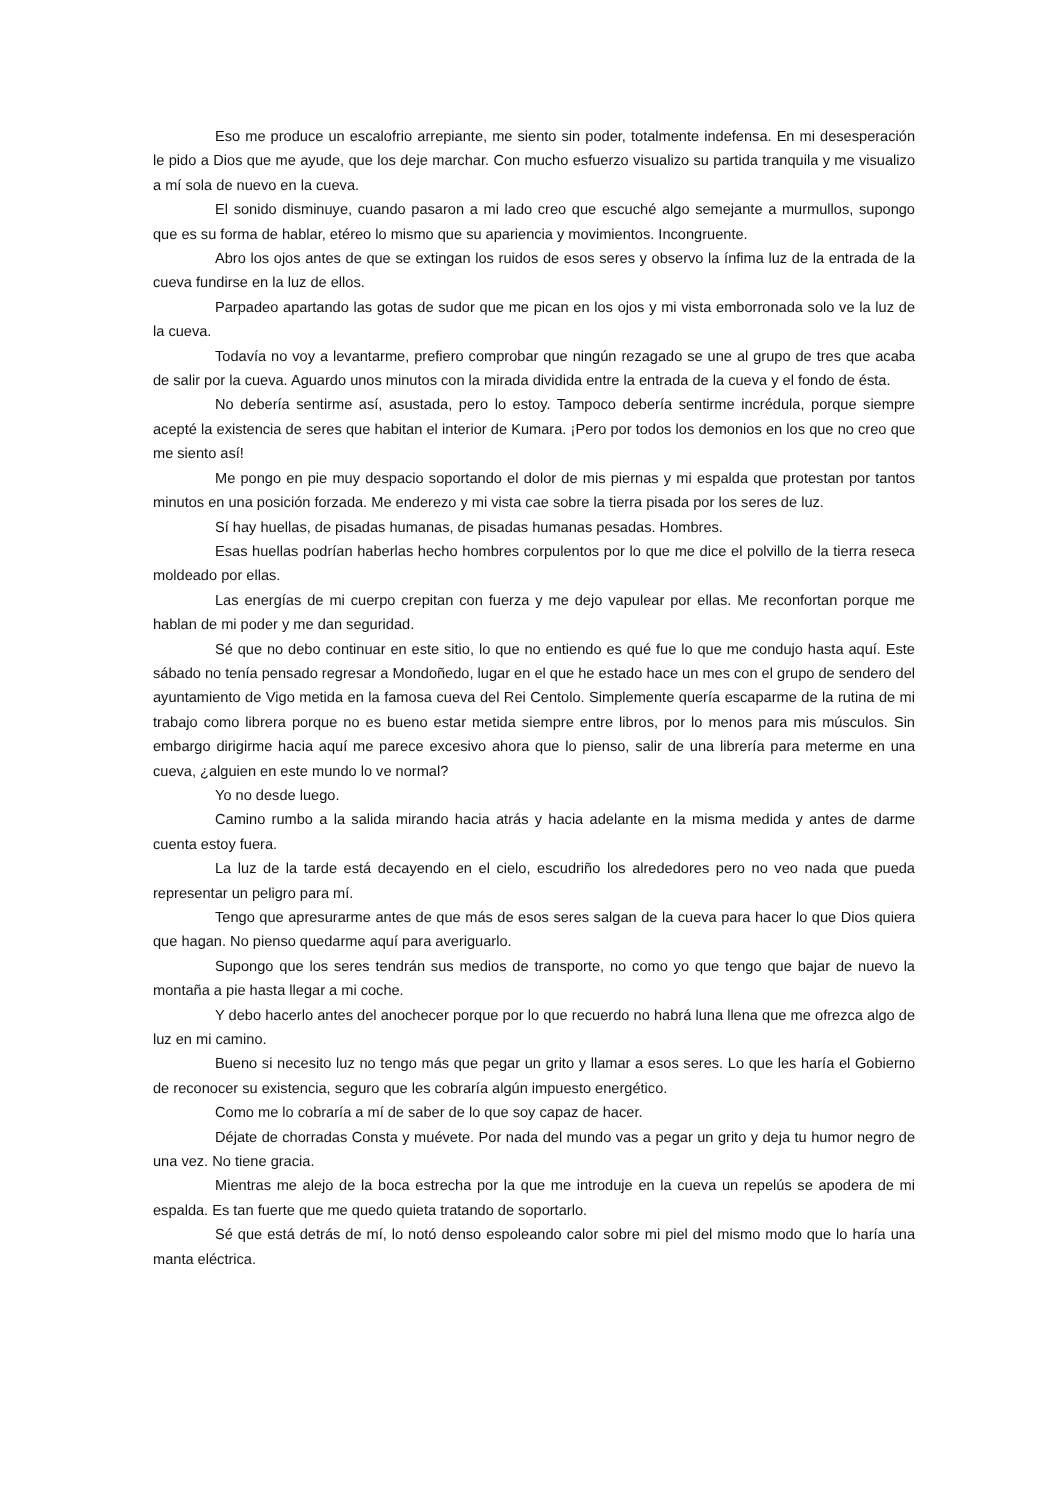Eso me produce un escalofrio arrepiante, me siento sin poder, totalmente indefensa. En mi desesperación le pido a Dios que me ayude, que los deje marchar. Con mucho esfuerzo visualizo su partida tranquila y me visualizo a mí sola de nuevo en la cueva.
El sonido disminuye, cuando pasaron a mi lado creo que escuché algo semejante a murmullos, supongo que es su forma de hablar, etéreo lo mismo que su apariencia y movimientos. Incongruente.
Abro los ojos antes de que se extingan los ruidos de esos seres y observo la ínfima luz de la entrada de la cueva fundirse en la luz de ellos.
Parpadeo apartando las gotas de sudor que me pican en los ojos y mi vista emborronada solo ve la luz de la cueva.
Todavía no voy a levantarme, prefiero comprobar que ningún rezagado se une al grupo de tres que acaba de salir por la cueva. Aguardo unos minutos con la mirada dividida entre la entrada de la cueva y el fondo de ésta.
No debería sentirme así, asustada, pero lo estoy. Tampoco debería sentirme incrédula, porque siempre acepté la existencia de seres que habitan el interior de Kumara. ¡Pero por todos los demonios en los que no creo que me siento así!
Me pongo en pie muy despacio soportando el dolor de mis piernas y mi espalda que protestan por tantos minutos en una posición forzada. Me enderezo y mi vista cae sobre la tierra pisada por los seres de luz.
Sí hay huellas, de pisadas humanas, de pisadas humanas pesadas. Hombres.
Esas huellas podrían haberlas hecho hombres corpulentos por lo que me dice el polvillo de la tierra reseca moldeado por ellas.
Las energías de mi cuerpo crepitan con fuerza y me dejo vapulear por ellas. Me reconfortan porque me hablan de mi poder y me dan seguridad.
Sé que no debo continuar en este sitio, lo que no entiendo es qué fue lo que me condujo hasta aquí. Este sábado no tenía pensado regresar a Mondoñedo, lugar en el que he estado hace un mes con el grupo de sendero del ayuntamiento de Vigo metida en la famosa cueva del Rei Centolo. Simplemente quería escaparme de la rutina de mi trabajo como librera porque no es bueno estar metida siempre entre libros, por lo menos para mis músculos. Sin embargo dirigirme hacia aquí me parece excesivo ahora que lo pienso, salir de una librería para meterme en una cueva, ¿alguien en este mundo lo ve normal?
Yo no desde luego.
Camino rumbo a la salida mirando hacia atrás y hacia adelante en la misma medida y antes de darme cuenta estoy fuera.
La luz de la tarde está decayendo en el cielo, escudriño los alrededores pero no veo nada que pueda representar un peligro para mí.
Tengo que apresurarme antes de que más de esos seres salgan de la cueva para hacer lo que Dios quiera que hagan. No pienso quedarme aquí para averiguarlo.
Supongo que los seres tendrán sus medios de transporte, no como yo que tengo que bajar de nuevo la montaña a pie hasta llegar a mi coche.
Y debo hacerlo antes del anochecer porque por lo que recuerdo no habrá luna llena que me ofrezca algo de luz en mi camino.
Bueno si necesito luz no tengo más que pegar un grito y llamar a esos seres. Lo que les haría el Gobierno de reconocer su existencia, seguro que les cobraría algún impuesto energético.
Como me lo cobraría a mí de saber de lo que soy capaz de hacer.
Déjate de chorradas Consta y muévete. Por nada del mundo vas a pegar un grito y deja tu humor negro de una vez. No tiene gracia.
Mientras me alejo de la boca estrecha por la que me introduje en la cueva un repelús se apodera de mi espalda. Es tan fuerte que me quedo quieta tratando de soportarlo.
Sé que está detrás de mí, lo notó denso espoleando calor sobre mi piel del mismo modo que lo haría una manta eléctrica.